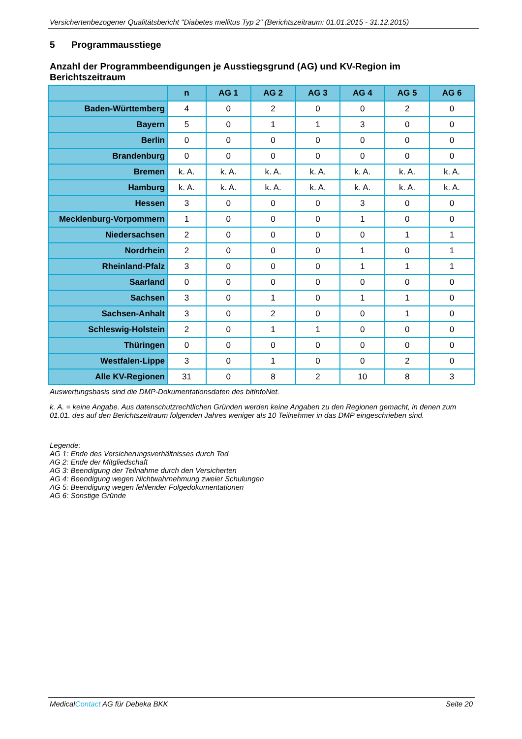Versichertenbezogener Qualitätsbericht "Diabetes mellitus Typ 2" (Berichtszeitraum: 01.01.2015 - 31.12.2015)
5 Programmausstiege
Anzahl der Programmbeendigungen je Ausstiegsgrund (AG) und KV-Region im Berichtszeitraum
| | n | AG 1 | AG 2 | AG 3 | AG 4 | AG 5 | AG 6 |
| --- | --- | --- | --- | --- | --- | --- | --- |
| Baden-Württemberg | 4 | 0 | 2 | 0 | 0 | 2 | 0 |
| Bayern | 5 | 0 | 1 | 1 | 3 | 0 | 0 |
| Berlin | 0 | 0 | 0 | 0 | 0 | 0 | 0 |
| Brandenburg | 0 | 0 | 0 | 0 | 0 | 0 | 0 |
| Bremen | k. A. | k. A. | k. A. | k. A. | k. A. | k. A. | k. A. |
| Hamburg | k. A. | k. A. | k. A. | k. A. | k. A. | k. A. | k. A. |
| Hessen | 3 | 0 | 0 | 0 | 3 | 0 | 0 |
| Mecklenburg-Vorpommern | 1 | 0 | 0 | 0 | 1 | 0 | 0 |
| Niedersachsen | 2 | 0 | 0 | 0 | 0 | 1 | 1 |
| Nordrhein | 2 | 0 | 0 | 0 | 1 | 0 | 1 |
| Rheinland-Pfalz | 3 | 0 | 0 | 0 | 1 | 1 | 1 |
| Saarland | 0 | 0 | 0 | 0 | 0 | 0 | 0 |
| Sachsen | 3 | 0 | 1 | 0 | 1 | 1 | 0 |
| Sachsen-Anhalt | 3 | 0 | 2 | 0 | 0 | 1 | 0 |
| Schleswig-Holstein | 2 | 0 | 1 | 1 | 0 | 0 | 0 |
| Thüringen | 0 | 0 | 0 | 0 | 0 | 0 | 0 |
| Westfalen-Lippe | 3 | 0 | 1 | 0 | 0 | 2 | 0 |
| Alle KV-Regionen | 31 | 0 | 8 | 2 | 10 | 8 | 3 |
Auswertungsbasis sind die DMP-Dokumentationsdaten des bitInfoNet.
k. A. = keine Angabe. Aus datenschutzrechtlichen Gründen werden keine Angaben zu den Regionen gemacht, in denen zum 01.01. des auf den Berichtszeitraum folgenden Jahres weniger als 10 Teilnehmer in das DMP eingeschrieben sind.
Legende:
AG 1: Ende des Versicherungsverhältnisses durch Tod
AG 2: Ende der Mitgliedschaft
AG 3: Beendigung der Teilnahme durch den Versicherten
AG 4: Beendigung wegen Nichtwahrnehmung zweier Schulungen
AG 5: Beendigung wegen fehlender Folgedokumentationen
AG 6: Sonstige Gründe
MedicalContact AG für Debeka BKK Seite 20